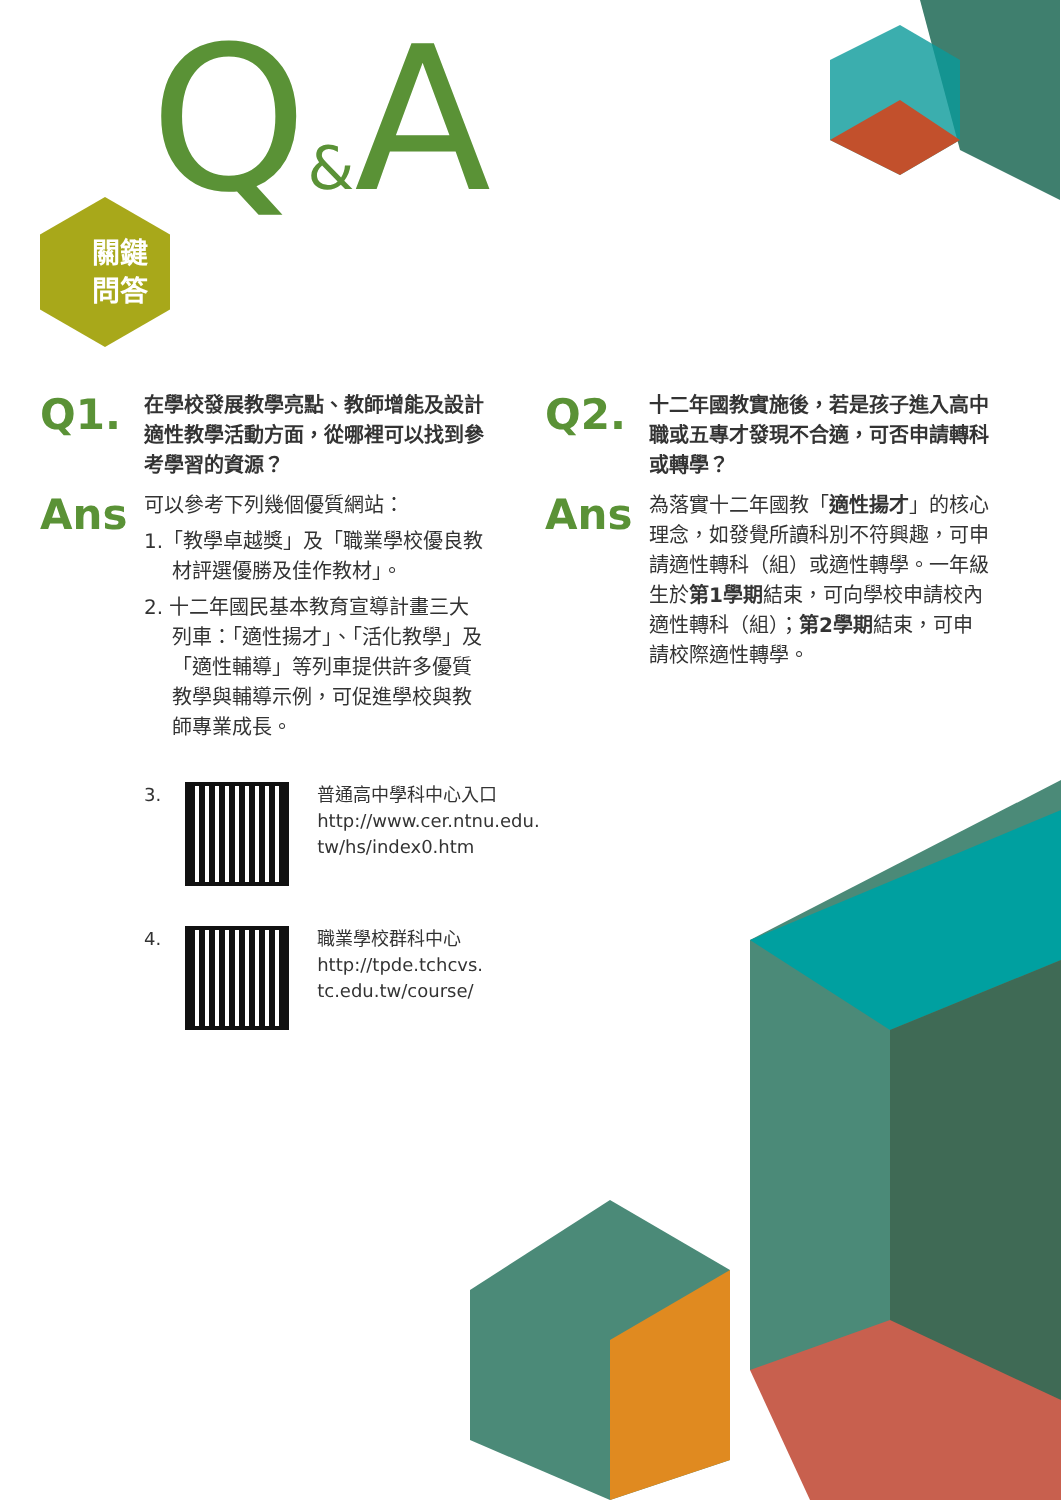關鍵
問答
Q&A
Q1.
在學校發展教學亮點、教師增能及設計適性教學活動方面，從哪裡可以找到參考學習的資源？
Ans
可以參考下列幾個優質網站：
1.「教學卓越獎」及「職業學校優良教材評選優勝及佳作教材」。
2. 十二年國民基本教育宣導計畫三大列車：「適性揚才」、「活化教學」及「適性輔導」等列車提供許多優質教學與輔導示例，可促進學校與教師專業成長。
3.
普通高中學科中心入口
http://www.cer.ntnu.edu.
tw/hs/index0.htm
4.
職業學校群科中心
http://tpde.tchcvs.
tc.edu.tw/course/
Q2.
十二年國教實施後，若是孩子進入高中職或五專才發現不合適，可否申請轉科或轉學？
Ans
為落實十二年國教「適性揚才」的核心理念，如發覺所讀科別不符興趣，可申請適性轉科（組）或適性轉學。一年級生於第1學期結束，可向學校申請校內適性轉科（組）；第2學期結束，可申請校際適性轉學。